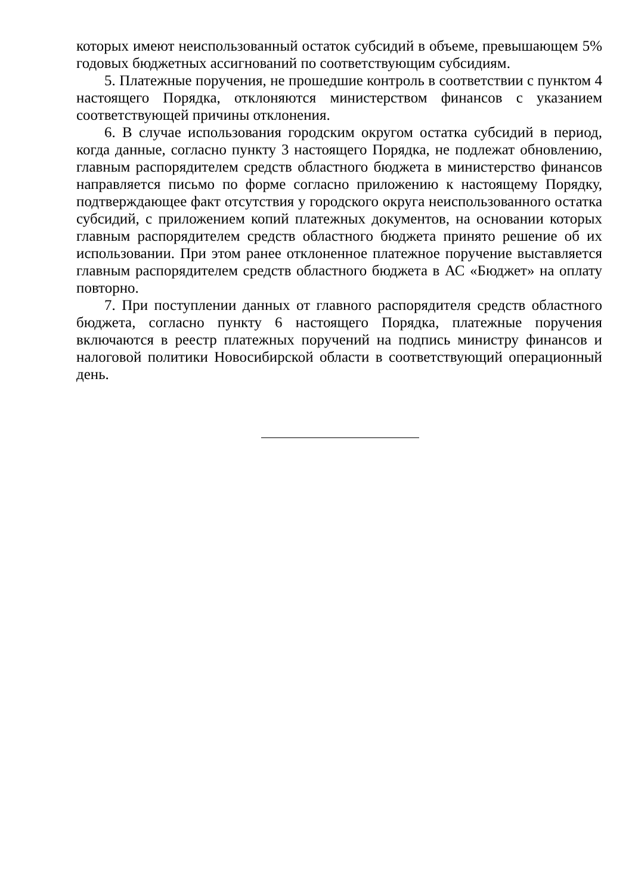которых имеют неиспользованный остаток субсидий в объеме, превышающем 5% годовых бюджетных ассигнований по соответствующим субсидиям.
5. Платежные поручения, не прошедшие контроль в соответствии с пунктом 4 настоящего Порядка, отклоняются министерством финансов с указанием соответствующей причины отклонения.
6. В случае использования городским округом остатка субсидий в период, когда данные, согласно пункту 3 настоящего Порядка, не подлежат обновлению, главным распорядителем средств областного бюджета в министерство финансов направляется письмо по форме согласно приложению к настоящему Порядку, подтверждающее факт отсутствия у городского округа неиспользованного остатка субсидий, с приложением копий платежных документов, на основании которых главным распорядителем средств областного бюджета принято решение об их использовании. При этом ранее отклоненное платежное поручение выставляется главным распорядителем средств областного бюджета в АС «Бюджет» на оплату повторно.
7. При поступлении данных от главного распорядителя средств областного бюджета, согласно пункту 6 настоящего Порядка, платежные поручения включаются в реестр платежных поручений на подпись министру финансов и налоговой политики Новосибирской области в соответствующий операционный день.